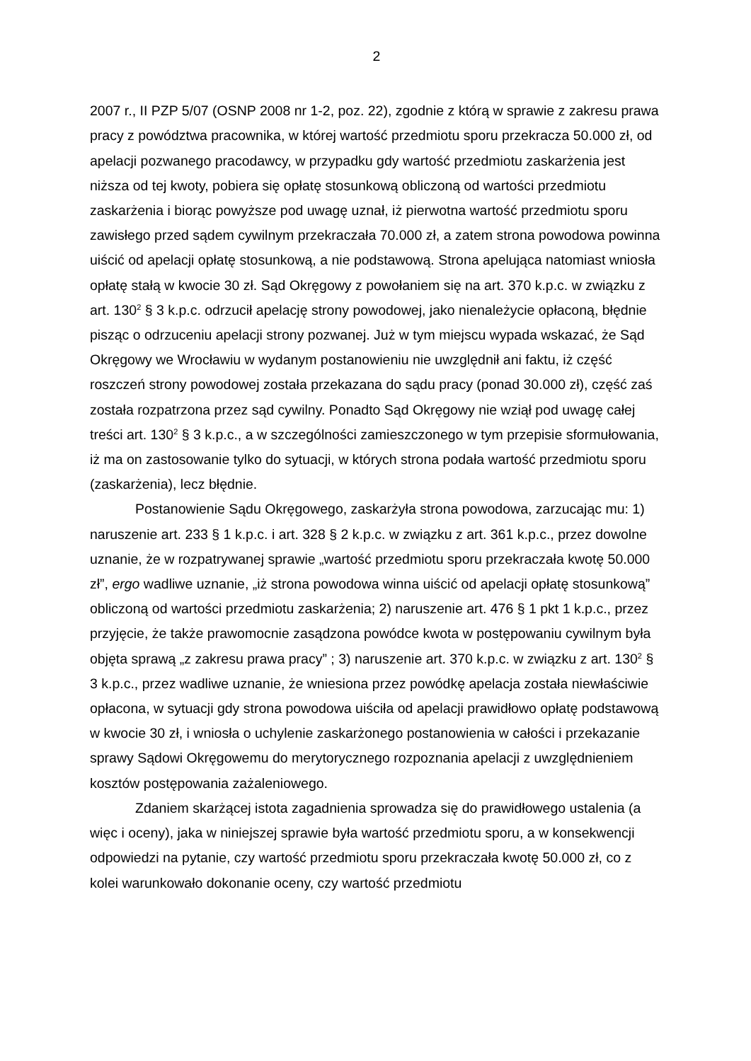2
2007 r., II PZP 5/07 (OSNP 2008 nr 1-2, poz. 22), zgodnie z którą w sprawie z zakresu prawa pracy z powództwa pracownika, w której wartość przedmiotu sporu przekracza 50.000 zł, od apelacji pozwanego pracodawcy, w przypadku gdy wartość przedmiotu zaskarżenia jest niższa od tej kwoty, pobiera się opłatę stosunkową obliczoną od wartości przedmiotu zaskarżenia i biorąc powyższe pod uwagę uznał, iż pierwotna wartość przedmiotu sporu zawisłego przed sądem cywilnym przekraczała 70.000 zł, a zatem strona powodowa powinna uiścić od apelacji opłatę stosunkową, a nie podstawową. Strona apelująca natomiast wniosła opłatę stałą w kwocie 30 zł. Sąd Okręgowy z powołaniem się na art. 370 k.p.c. w związku z art. 130<sup>2</sup> § 3 k.p.c. odrzucił apelację strony powodowej, jako nienależycie opłaconą, błędnie pisząc o odrzuceniu apelacji strony pozwanej. Już w tym miejscu wypada wskazać, że Sąd Okręgowy we Wrocławiu w wydanym postanowieniu nie uwzględnił ani faktu, iż część roszczeń strony powodowej została przekazana do sądu pracy (ponad 30.000 zł), część zaś została rozpatrzona przez sąd cywilny. Ponadto Sąd Okręgowy nie wziął pod uwagę całej treści art. 130<sup>2</sup> § 3 k.p.c., a w szczególności zamieszczonego w tym przepisie sformułowania, iż ma on zastosowanie tylko do sytuacji, w których strona podała wartość przedmiotu sporu (zaskarżenia), lecz błędnie.
Postanowienie Sądu Okręgowego, zaskarżyła strona powodowa, zarzucając mu: 1) naruszenie art. 233 § 1 k.p.c. i art. 328 § 2 k.p.c. w związku z art. 361 k.p.c., przez dowolne uznanie, że w rozpatrywanej sprawie „wartość przedmiotu sporu przekraczała kwotę 50.000 zł”, ergo wadliwe uznanie, „iż strona powodowa winna uiścić od apelacji opłatę stosunkową” obliczoną od wartości przedmiotu zaskarżenia; 2) naruszenie art. 476 § 1 pkt 1 k.p.c., przez przyjęcie, że także prawomocnie zasądzona powódce kwota w postępowaniu cywilnym była objęta sprawą „z zakresu prawa pracy” ; 3) naruszenie art. 370 k.p.c. w związku z art. 130<sup>2</sup> § 3 k.p.c., przez wadliwe uznanie, że wniesiona przez powódkę apelacja została niewłaściwie opłacona, w sytuacji gdy strona powodowa uiściła od apelacji prawidłowo opłatę podstawową w kwocie 30 zł, i wniosła o uchylenie zaskarżonego postanowienia w całości i przekazanie sprawy Sądowi Okręgowemu do merytorycznego rozpoznania apelacji z uwzględnieniem kosztów postępowania zażaleniowego.
Zdaniem skarżącej istota zagadnienia sprowadza się do prawidłowego ustalenia (a więc i oceny), jaka w niniejszej sprawie była wartość przedmiotu sporu, a w konsekwencji odpowiedzi na pytanie, czy wartość przedmiotu sporu przekraczała kwotę 50.000 zł, co z kolei warunkowało dokonanie oceny, czy wartość przedmiotu